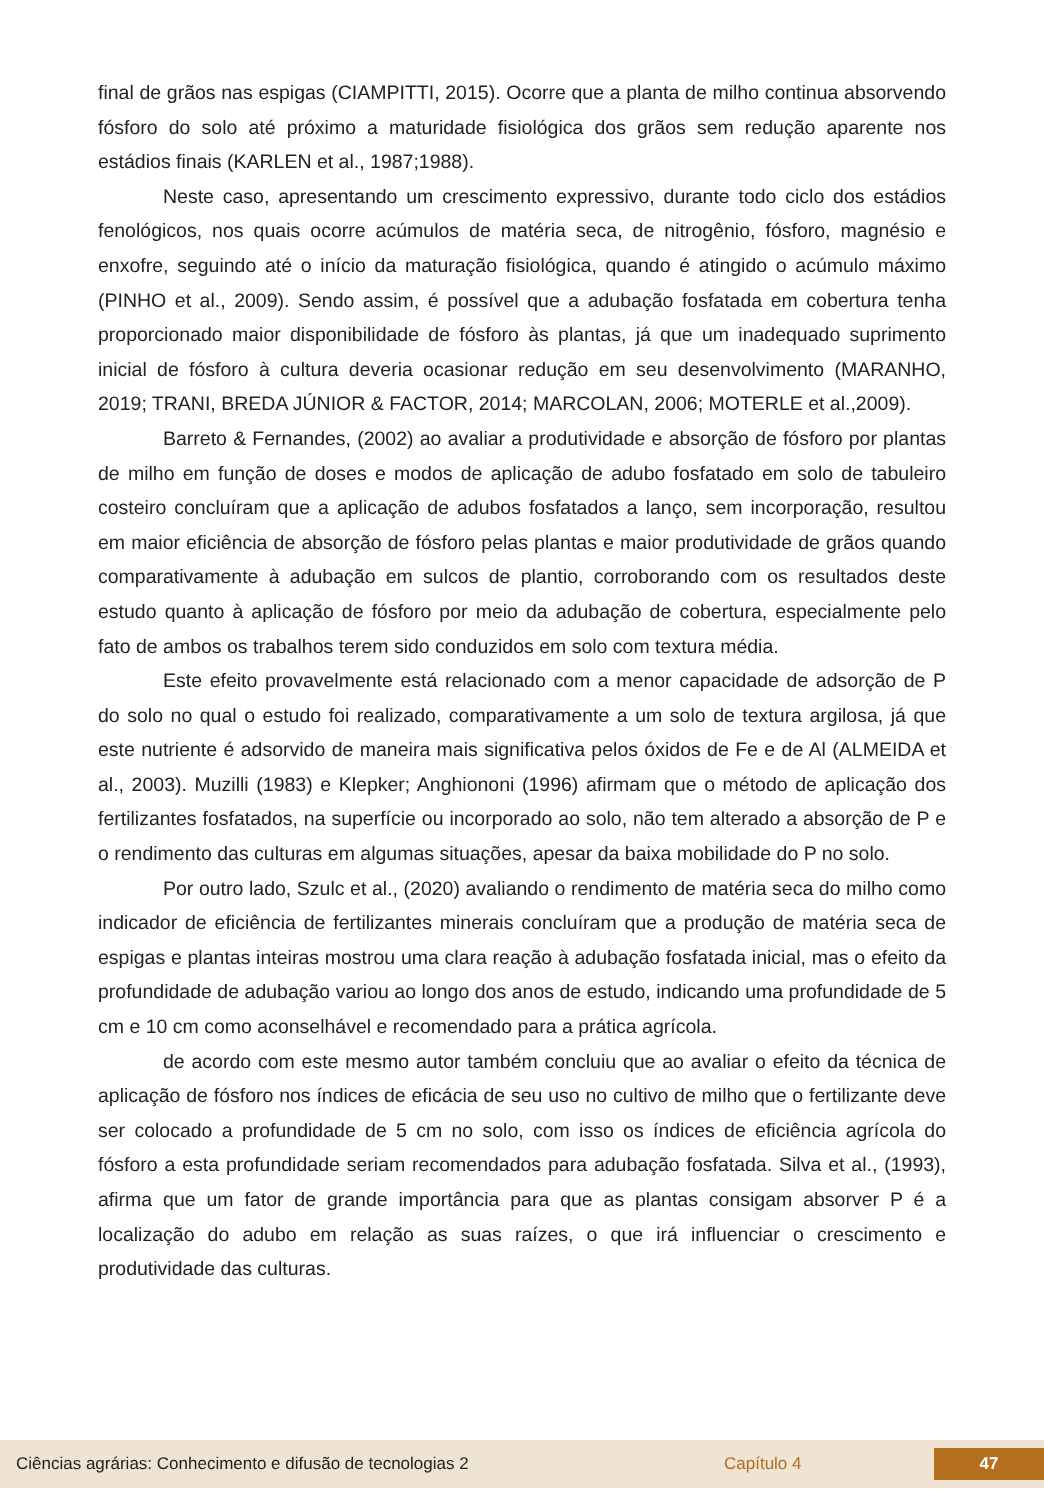final de grãos nas espigas (CIAMPITTI, 2015). Ocorre que a planta de milho continua absorvendo fósforo do solo até próximo a maturidade fisiológica dos grãos sem redução aparente nos estádios finais (KARLEN et al., 1987;1988).
Neste caso, apresentando um crescimento expressivo, durante todo ciclo dos estádios fenológicos, nos quais ocorre acúmulos de matéria seca, de nitrogênio, fósforo, magnésio e enxofre, seguindo até o início da maturação fisiológica, quando é atingido o acúmulo máximo (PINHO et al., 2009). Sendo assim, é possível que a adubação fosfatada em cobertura tenha proporcionado maior disponibilidade de fósforo às plantas, já que um inadequado suprimento inicial de fósforo à cultura deveria ocasionar redução em seu desenvolvimento (MARANHO, 2019; TRANI, BREDA JÚNIOR & FACTOR, 2014; MARCOLAN, 2006; MOTERLE et al.,2009).
Barreto & Fernandes, (2002) ao avaliar a produtividade e absorção de fósforo por plantas de milho em função de doses e modos de aplicação de adubo fosfatado em solo de tabuleiro costeiro concluíram que a aplicação de adubos fosfatados a lanço, sem incorporação, resultou em maior eficiência de absorção de fósforo pelas plantas e maior produtividade de grãos quando comparativamente à adubação em sulcos de plantio, corroborando com os resultados deste estudo quanto à aplicação de fósforo por meio da adubação de cobertura, especialmente pelo fato de ambos os trabalhos terem sido conduzidos em solo com textura média.
Este efeito provavelmente está relacionado com a menor capacidade de adsorção de P do solo no qual o estudo foi realizado, comparativamente a um solo de textura argilosa, já que este nutriente é adsorvido de maneira mais significativa pelos óxidos de Fe e de Al (ALMEIDA et al., 2003). Muzilli (1983) e Klepker; Anghiononi (1996) afirmam que o método de aplicação dos fertilizantes fosfatados, na superfície ou incorporado ao solo, não tem alterado a absorção de P e o rendimento das culturas em algumas situações, apesar da baixa mobilidade do P no solo.
Por outro lado, Szulc et al., (2020) avaliando o rendimento de matéria seca do milho como indicador de eficiência de fertilizantes minerais concluíram que a produção de matéria seca de espigas e plantas inteiras mostrou uma clara reação à adubação fosfatada inicial, mas o efeito da profundidade de adubação variou ao longo dos anos de estudo, indicando uma profundidade de 5 cm e 10 cm como aconselhável e recomendado para a prática agrícola.
de acordo com este mesmo autor também concluiu que ao avaliar o efeito da técnica de aplicação de fósforo nos índices de eficácia de seu uso no cultivo de milho que o fertilizante deve ser colocado a profundidade de 5 cm no solo, com isso os índices de eficiência agrícola do fósforo a esta profundidade seriam recomendados para adubação fosfatada. Silva et al., (1993), afirma que um fator de grande importância para que as plantas consigam absorver P é a localização do adubo em relação as suas raízes, o que irá influenciar o crescimento e produtividade das culturas.
Ciências agrárias: Conhecimento e difusão de tecnologias 2 Capítulo 4 47